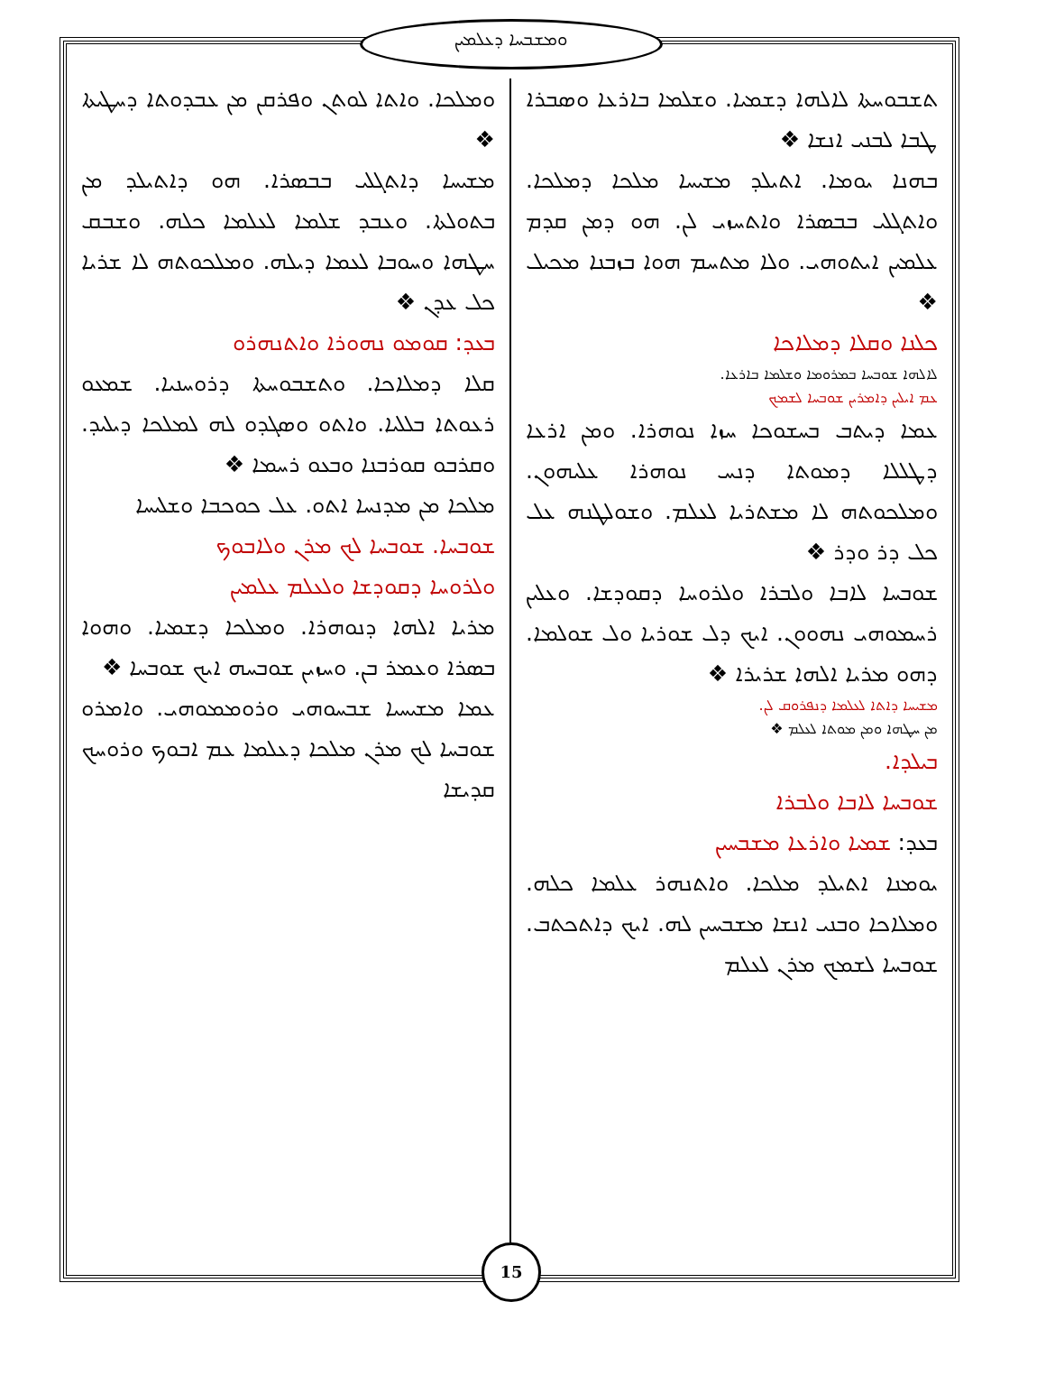ܘܡܫܒܚܐ ܕܥܠܡܝܢ
ܬܫܒܘܚܬܐ ܠܐܠܗܐ ܕܫܡܝܐ. ܘܫܠܡܐ ܒܐܪܥܐ ܘܣܒܪܐ ܛܒܐ ܠܒܢܝ ܐܢܫܐ ❖
ܒܗܢܐ ܝܘܡܐ. ܐܬܝܠܕ ܡܫܝܚܐ ܡܠܟܐ ܕܡܠܟܐ. ܘܐܬܓܠܝ ܒܒܣܪܐ ܘܐܬܚܙܝ ܠܢ. ܗܘ ܕܡܢ ܩܕܡ ܥܠܡܝܢ ܐܝܬܘܗܝ. ܘܠܐ ܡܬܚܡ ܗܘܐ ܒܙܒܢܐ ܡܟܝܠ ❖
ܟܠܢܐ ܘܩܠܐ ܕܡܠܐܟܐ
ܠܐܠܗܐ ܫܘܒܚܐ ܒܡܪܘܡܐ ܘܫܠܡܐ ܒܐܪܥܐ.
ܥܡ ܐܝܠܝܢ ܕܐܡܪܝܢ ܫܘܒܚܐ ܠܫܡܟ
ܥܡܐ ܕܝܬܒ ܒܚܫܘܟܐ ܚܙܐ ܢܘܗܪܐ. ܘܡܢ ܐܪܥܐ ܕܛܠܠܐ ܕܡܘܬܐ ܕܢܚ ܢܘܗܪܐ ܥܠܝܗܘܢ. ܘܡܠܟܘܬܗ ܠܐ ܡܫܬܪܝܐ ܠܥܠܡ. ܘܫܘܠܛܢܗ ܥܠ ܟܠ ܕܪ ܘܕܪ ❖
ܫܘܒܚܐ ܠܐܒܐ ܘܠܒܪܐ ܘܠܪܘܚܐ ܕܩܘܕܫܐ. ܘܥܠܝܢ ܪܚܡܘܗܝ ܢܗܘܘܢ. ܐܝܟ ܕܠ ܫܘܪܝܐ ܘܠ ܫܘܠܡܐ. ܕܗܘ ܡܪܝܐ ܐܠܗܐ ܫܪܝܪܐ ❖
ܡܫܝܚܐ ܕܐܬܐ ܠܥܠܡܐ ܕܢܦܪܘܩ ܠܢ.
ܡܢ ܚܛܗܐ ܘܡܢ ܡܘܬܐ ܠܥܠܡ ❖
ܒܝܠܕܐ.
ܫܘܒܚܐ ܠܐܒܐ ܘܠܒܪܐ
ܒܥܕ: ܫܡܝܐ ܘܐܪܥܐ ܡܫܒܚܝܢ
ܝܘܡܢܐ ܐܬܝܠܕ ܡܠܟܐ. ܘܐܬܢܗܪ ܥܠܡܐ ܟܠܗ. ܘܡܠܐܟܐ ܘܒܢܝ ܐܢܫܐ ܡܫܒܚܝܢ ܠܗ. ܐܝܟ ܕܐܬܟܬܒ. ܫܘܒܚܐ ܠܫܡܟ ܡܪܢ ܠܥܠܡ
ܘܡܠܟܐ. ܘܐܬܐ ܠܘܬܢ ܘܦܪܩܢ ܡܢ ܥܒܕܘܬܐ ܕܚܛܝܬܐ ❖
ܡܫܝܚܐ ܕܐܬܓܠܝ ܒܒܣܪܐ. ܗܘ ܕܐܬܝܠܕ ܡܢ ܒܬܘܠܬܐ. ܘܥܒܕ ܫܠܡܐ ܠܥܠܡܐ ܟܠܗ. ܘܫܒܩ ܚܛܗܐ ܘܚܘܒܐ ܠܥܡܐ ܕܝܠܗ. ܘܡܠܟܘܬܗ ܠܐ ܫܪܝܐ ܟܠ ܥܕܢ ❖
ܒܥܕ: ܩܘܡܘ ܢܗܘܪܐ ܘܐܬܢܗܪܘ
ܩܠܐ ܕܡܠܐܟܐ. ܘܬܫܒܘܚܬܐ ܕܪܘܚܢܝܐ. ܫܡܥܘ ܪܥܘܬܐ ܒܠܠܝܐ. ܘܐܬܘ ܘܣܓܕܘ ܠܗ ܠܡܠܟܐ ܕܝܠܝܕ. ܘܩܪܒܘ ܩܘܪܒܢܐ ܘܒܥܘ ܪܚܡܐ ❖
ܡܠܟܐ ܡܢ ܡܕܢܚܐ ܐܬܘ. ܥܠ ܟܘܟܒܐ ܘܫܠܝܚܐ
ܫܘܒܚܐ. ܫܘܒܚܐ ܠܟ ܡܪܢ ܘܠܐܒܘܟ
ܘܠܪܘܚܐ ܕܩܘܕܫܐ ܘܠܥܠܡ ܥܠܡܝܢ
ܡܪܝܐ ܐܠܗܐ ܕܢܘܗܪܐ. ܘܡܠܟܐ ܕܫܡܝܐ. ܘܗܘܐ ܒܣܪܐ ܘܥܡܪ ܒܢ. ܘܚܙܝܢ ܫܘܒܚܗ ܐܝܟ ܫܘܒܚܐ ❖
ܥܡܐ ܡܫܝܚܝܐ ܫܒܚܘܗܝ ܘܪܘܡܡܘܗܝ. ܘܐܡܪܘ ܫܘܒܚܐ ܠܟ ܡܪܢ ܡܠܟܐ ܕܥܠܡܐ ܥܡ ܐܒܘܟ ܘܪܘܚܟ ܩܕܝܫܐ
15